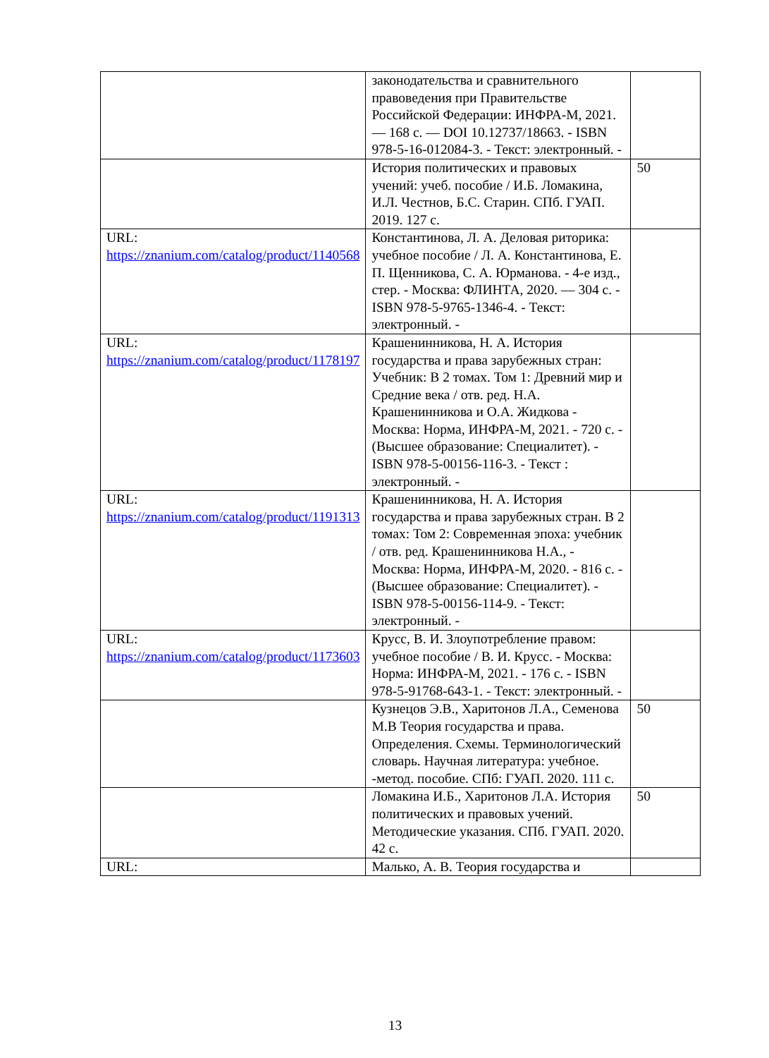| | законодательства и сравнительного правоведения при Правительстве Российской Федерации: ИНФРА-М, 2021. — 168 с. — DOI 10.12737/18663. - ISBN 978-5-16-012084-3. - Текст: электронный. - | |
| | История политических и правовых учений: учеб. пособие / И.Б. Ломакина, И.Л. Честнов, Б.С. Старин. СПб. ГУАП. 2019. 127 с. | 50 |
| URL: https://znanium.com/catalog/product/1140568 | Константинова, Л. А. Деловая риторика: учебное пособие / Л. А. Константинова, Е. П. Щенникова, С. А. Юрманова. - 4-е изд., стер. - Москва: ФЛИНТА, 2020. — 304 с. - ISBN 978-5-9765-1346-4. - Текст: электронный. - | |
| URL: https://znanium.com/catalog/product/1178197 | Крашенинникова, Н. А. История государства и права зарубежных стран: Учебник: В 2 томах. Том 1: Древний мир и Средние века / отв. ред. Н.А. Крашенинникова и О.А. Жидкова - Москва: Норма, ИНФРА-М, 2021. - 720 с. - (Высшее образование: Специалитет). - ISBN 978-5-00156-116-3. - Текст : электронный. - | |
| URL: https://znanium.com/catalog/product/1191313 | Крашенинникова, Н. А. История государства и права зарубежных стран. В 2 томах: Том 2: Современная эпоха: учебник / отв. ред. Крашенинникова Н.А., - Москва: Норма, ИНФРА-М, 2020. - 816 с. - (Высшее образование: Специалитет). - ISBN 978-5-00156-114-9. - Текст: электронный. - | |
| URL: https://znanium.com/catalog/product/1173603 | Крусс, В. И. Злоупотребление правом: учебное пособие / В. И. Крусс. - Москва: Норма: ИНФРА-М, 2021. - 176 с. - ISBN 978-5-91768-643-1. - Текст: электронный. - | |
| | Кузнецов Э.В., Харитонов Л.А., Семенова М.В Теория государства и права. Определения. Схемы. Терминологический словарь. Научная литература: учебное. -метод. пособие. СПб: ГУАП. 2020. 111 с. | 50 |
| | Ломакина И.Б., Харитонов Л.А. История политических и правовых учений. Методические указания. СПб. ГУАП. 2020. 42 с. | 50 |
| URL: | Малько, А. В. Теория государства и | |
13